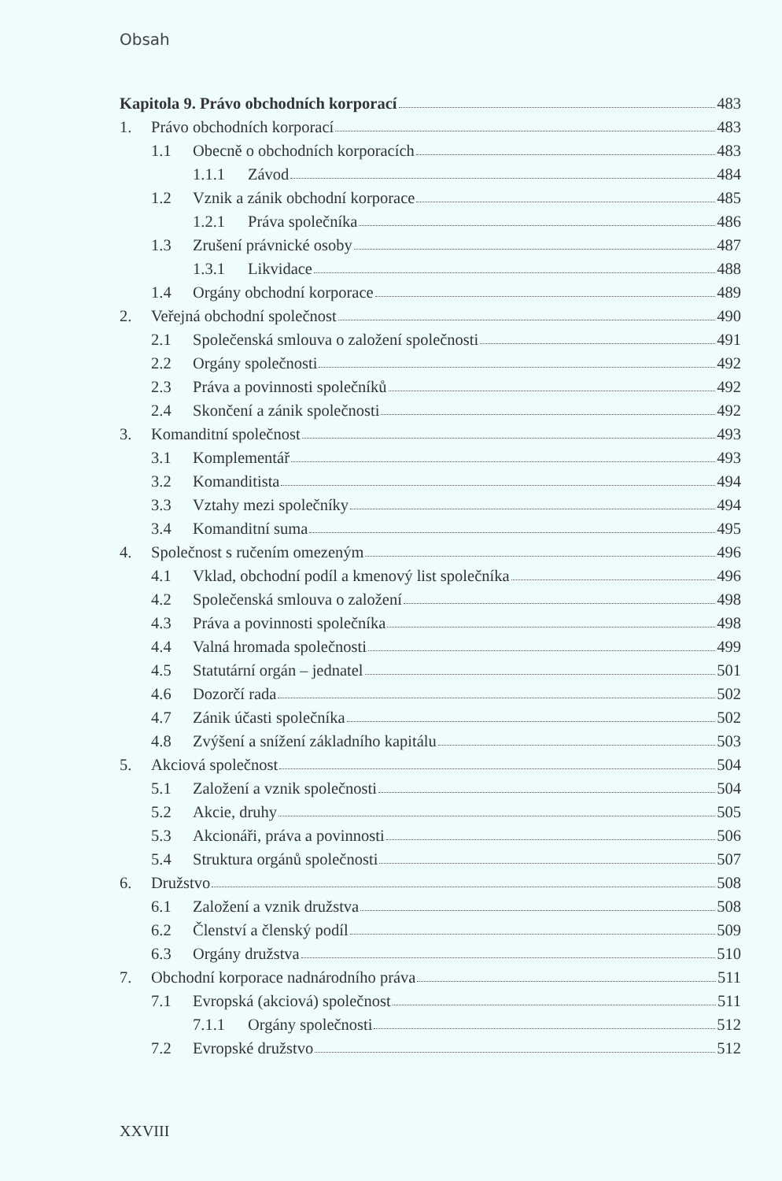Obsah
Kapitola 9. Právo obchodních korporací 483
1. Právo obchodních korporací 483
1.1 Obecně o obchodních korporacích 483
1.1.1 Závod 484
1.2 Vznik a zánik obchodní korporace 485
1.2.1 Práva společníka 486
1.3 Zrušení právnické osoby 487
1.3.1 Likvidace 488
1.4 Orgány obchodní korporace 489
2. Veřejná obchodní společnost 490
2.1 Společenská smlouva o založení společnosti 491
2.2 Orgány společnosti 492
2.3 Práva a povinnosti společníků 492
2.4 Skončení a zánik společnosti 492
3. Komanditní společnost 493
3.1 Komplementář 493
3.2 Komanditista 494
3.3 Vztahy mezi společníky 494
3.4 Komanditní suma 495
4. Společnost s ručením omezeným 496
4.1 Vklad, obchodní podíl a kmenový list společníka 496
4.2 Společenská smlouva o založení 498
4.3 Práva a povinnosti společníka 498
4.4 Valná hromada společnosti 499
4.5 Statutární orgán – jednatel 501
4.6 Dozorčí rada 502
4.7 Zánik účasti společníka 502
4.8 Zvýšení a snížení základního kapitálu 503
5. Akciová společnost 504
5.1 Založení a vznik společnosti 504
5.2 Akcie, druhy 505
5.3 Akcionáři, práva a povinnosti 506
5.4 Struktura orgánů společnosti 507
6. Družstvo 508
6.1 Založení a vznik družstva 508
6.2 Členství a členský podíl 509
6.3 Orgány družstva 510
7. Obchodní korporace nadnárodního práva 511
7.1 Evropská (akciová) společnost 511
7.1.1 Orgány společnosti 512
7.2 Evropské družstvo 512
XXVIII